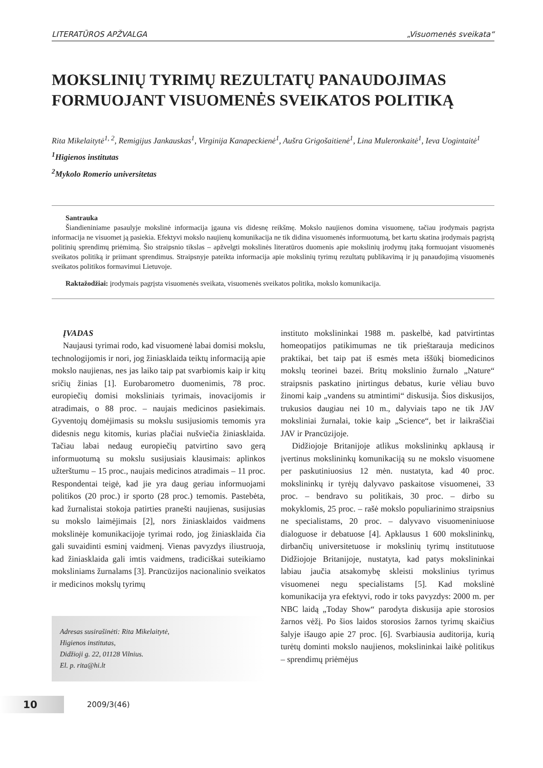LITERATŪROS APŽVALGA „Visuomenės sveikata“
MOKSLINIŲ TYRIMŲ REZULTATŲ PANAUDOJIMAS FORMUOJANT VISUOMENĖS SVEIKATOS POLITIKĄ
Rita Mikelaitytė<sup>1, 2</sup>, Remigijus Jankauskas<sup>1</sup>, Virginija Kanapeckienė<sup>1</sup>, Aušra Grigošaitienė<sup>1</sup>, Lina Muleronkaitė<sup>1</sup>, Ieva Uogintaitė<sup>1</sup>
<sup>1</sup> Higienos institutas
<sup>2</sup> Mykolo Romerio universitetas
Santrauka
Šiandieniniame pasaulyje mokslinė informacija įgauna vis didesnę reikšmę. Mokslo naujienos domina visuomenę, tačiau įrodymais pagrįsta informacija ne visuomet ją pasiekia. Efektyvi mokslo naujienų komunikacija ne tik didina visuomenės informuotumą, bet kartu skatina įrodymais pagrįstą politinių sprendimų priėmimą. Šio straipsnio tikslas – apžvelgti mokslinės literatūros duomenis apie mokslinių įrodymų įtaką formuojant visuomenės sveikatos politiką ir priimant sprendimus. Straipsnyje pateikta informacija apie mokslinių tyrimų rezultatų publikavimą ir jų panaudojimą visuomenės sveikatos politikos formavimui Lietuvoje.
Raktažodžiai: įrodymais pagrįsta visuomenės sveikata, visuomenės sveikatos politika, mokslo komunikacija.
ĮVADAS
Naujausi tyrimai rodo, kad visuomenė labai domisi mokslu, technologijomis ir nori, jog žiniasklaida teiktų informaciją apie mokslo naujienas, nes jas laiko taip pat svarbiomis kaip ir kitų sričių žinias [1]. Eurobarometro duomenimis, 78 proc. europiečių domisi moksliniais tyrimais, inovacijomis ir atradimais, o 88 proc. – naujais medicinos pasiekimais. Gyventojų domėjimasis su mokslu susijusiomis temomis yra didesnis negu kitomis, kurias plačiai nušviečia žiniasklaida. Tačiau labai nedaug europiečių patvirtino savo gerą informuotumą su mokslu susijusiais klausimais: aplinkos užterštumu – 15 proc., naujais medicinos atradimais – 11 proc. Respondentai teigė, kad jie yra daug geriau informuojami politikos (20 proc.) ir sporto (28 proc.) temomis. Pastebėta, kad žurnalistai stokoja patirties pranešti naujienas, susijusias su mokslo laimėjimais [2], nors žiniasklaidos vaidmens mokslinėje komunikacijoje tyrimai rodo, jog žiniasklaida čia gali suvaidinti esminį vaidmenį. Vienas pavyzdys iliustruoja, kad žiniasklaida gali imtis vaidmens, tradiciškai suteikiamo moksliniams žurnalams [3]. Prancūzijos nacionalinio sveikatos ir medicinos mokslų tyrimų
Adresas susirašinėti: Rita Mikelaitytė,
Higienos institutas,
Didžioji g. 22, 01128 Vilnius.
El. p. rita@hi.lt
instituto mokslininkai 1988 m. paskelbė, kad patvirtintas homeopatijos patikimumas ne tik prieštarauja medicinos praktikai, bet taip pat iš esmės meta iššūkį biomedicinos mokslų teorinei bazei. Britų mokslinio žurnalo „Nature“ straipsnis paskatino įnirtingus debatus, kurie vėliau buvo žinomi kaip „vandens su atmintimi“ diskusija. Šios diskusijos, trukusios daugiau nei 10 m., dalyviais tapo ne tik JAV moksliniai žurnalai, tokie kaip „Science“, bet ir laikraščiai JAV ir Prancūzijoje.
Didžiojoje Britanijoje atlikus mokslininkų apklausą ir įvertinus mokslininkų komunikaciją su ne mokslo visuomene per paskutiniuosius 12 mėn. nustatyta, kad 40 proc. mokslininkų ir tyrėjų dalyvavo paskaitose visuomenei, 33 proc. – bendravo su politikais, 30 proc. – dirbo su mokyklomis, 25 proc. – rašė mokslo populiarinimo straipsnius ne specialistams, 20 proc. – dalyvavo visuomeniniuose dialoguose ir debatuose [4]. Apklausus 1 600 mokslininkų, dirbančių universitetuose ir mokslinių tyrimų institutuose Didžiojoje Britanijoje, nustatyta, kad patys mokslininkai labiau jaučia atsakomybę skleisti mokslinius tyrimus visuomenei negu specialistams [5]. Kad mokslinė komunikacija yra efektyvi, rodo ir toks pavyzdys: 2000 m. per NBC laidą „Today Show“ parodyta diskusija apie storosios žarnos vėžį. Po šios laidos storosios žarnos tyrimų skaičius šalyje išaugo apie 27 proc. [6]. Svarbiausia auditorija, kurią turėtų dominti mokslo naujienos, mokslininkai laikė politikus – sprendimų priėmėjus
10 2009/3(46)